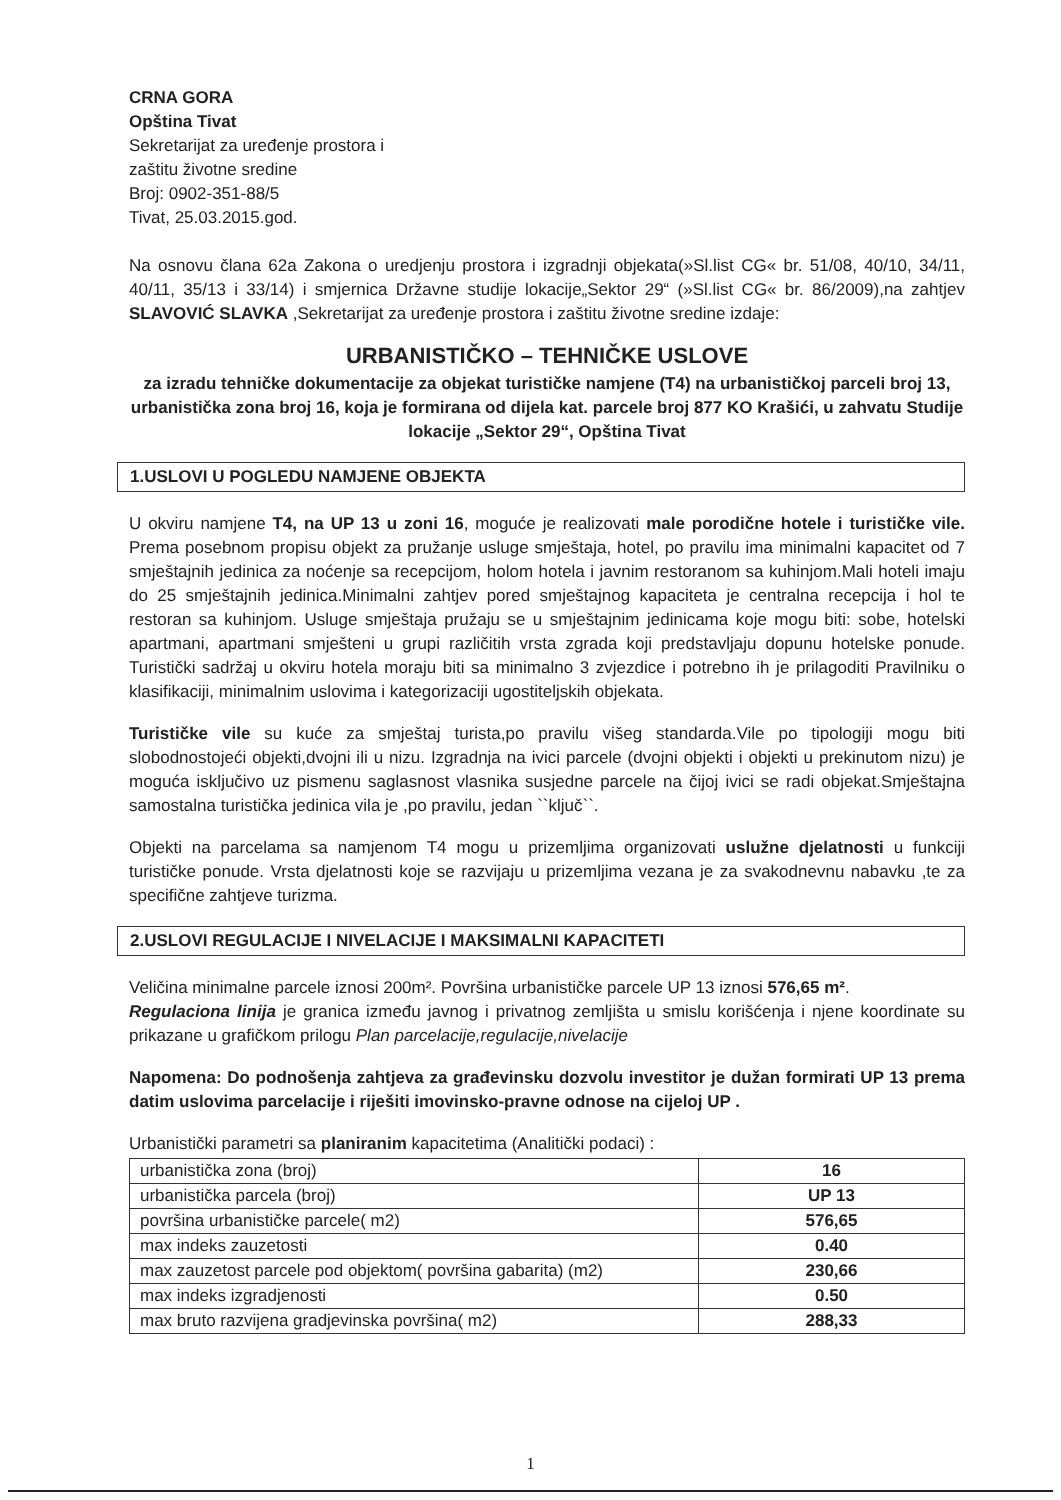CRNA GORA
Opština Tivat
Sekretarijat za uređenje prostora i
zaštitu životne sredine
Broj: 0902-351-88/5
Tivat, 25.03.2015.god.
Na osnovu člana 62a Zakona o uredjenju prostora i izgradnji objekata(»Sl.list CG« br. 51/08, 40/10, 34/11, 40/11, 35/13 i 33/14) i smjernica Državne studije lokacije„Sektor 29“ (»Sl.list CG« br. 86/2009),na zahtjev SLAVOVIĆ SLAVKA ,Sekretarijat za uređenje prostora i zaštitu životne sredine izdaje:
URBANISTIČKO – TEHNIČKE USLOVE
za izradu tehničke dokumentacije za objekat turističke namjene (T4) na urbanističkoj parceli broj 13, urbanistička zona broj 16, koja je formirana od dijela kat. parcele broj 877 KO Krašići, u zahvatu Studije lokacije „Sektor 29“, Opština Tivat
1.USLOVI U POGLEDU NAMJENE OBJEKTA
U okviru namjene T4, na UP 13 u zoni 16, moguće je realizovati male porodične hotele i turističke vile. Prema posebnom propisu objekt za pružanje usluge smještaja, hotel, po pravilu ima minimalni kapacitet od 7 smještajnih jedinica za noćenje sa recepcijom, holom hotela i javnim restoranom sa kuhinjom.Mali hoteli imaju do 25 smještajnih jedinica.Minimalni zahtjev pored smještajnog kapaciteta je centralna recepcija i hol te restoran sa kuhinjom. Usluge smještaja pružaju se u smještajnim jedinicama koje mogu biti: sobe, hotelski apartmani, apartmani smješteni u grupi različitih vrsta zgrada koji predstavljaju dopunu hotelske ponude. Turistički sadržaj u okviru hotela moraju biti sa minimalno 3 zvjezdice i potrebno ih je prilagoditi Pravilniku o klasifikaciji, minimalnim uslovima i kategorizaciji ugostiteljskih objekata.
Turističke vile su kuće za smještaj turista,po pravilu višeg standarda.Vile po tipologiji mogu biti slobodnostojeći objekti,dvojni ili u nizu. Izgradnja na ivici parcele (dvojni objekti i objekti u prekinutom nizu) je moguća isključivo uz pismenu saglasnost vlasnika susjedne parcele na čijoj ivici se radi objekat.Smještajna samostalna turistička jedinica vila je ,po pravilu, jedan ``ključ``.
Objekti na parcelama sa namjenom T4 mogu u prizemljima organizovati uslužne djelatnosti u funkciji turističke ponude. Vrsta djelatnosti koje se razvijaju u prizemljima vezana je za svakodnevnu nabavku ,te za specifične zahtjeve turizma.
2.USLOVI REGULACIJE I NIVELACIJE I MAKSIMALNI KAPACITETI
Veličina minimalne parcele iznosi 200m². Površina urbanističke parcele UP 13 iznosi 576,65 m².
Regulaciona linija je granica između javnog i privatnog zemljišta u smislu korišćenja i njene koordinate su prikazane u grafičkom prilogu Plan parcelacije,regulacije,nivelacije
Napomena: Do podnošenja zahtjeva za građevinsku dozvolu investitor je dužan formirati UP 13 prema datim uslovima parcelacije i riješiti imovinsko-pravne odnose na cijeloj UP .
Urbanistički parametri sa planiranim kapacitetima (Analitički podaci) :
| urbanistička zona (broj) | 16 |
| urbanistička parcela (broj) | UP 13 |
| površina urbanističke parcele( m2) | 576,65 |
| max indeks zauzetosti | 0.40 |
| max zauzetost parcele pod objektom( površina gabarita) (m2) | 230,66 |
| max indeks izgradjenosti | 0.50 |
| max bruto razvijena gradjevinska površina( m2) | 288,33 |
1